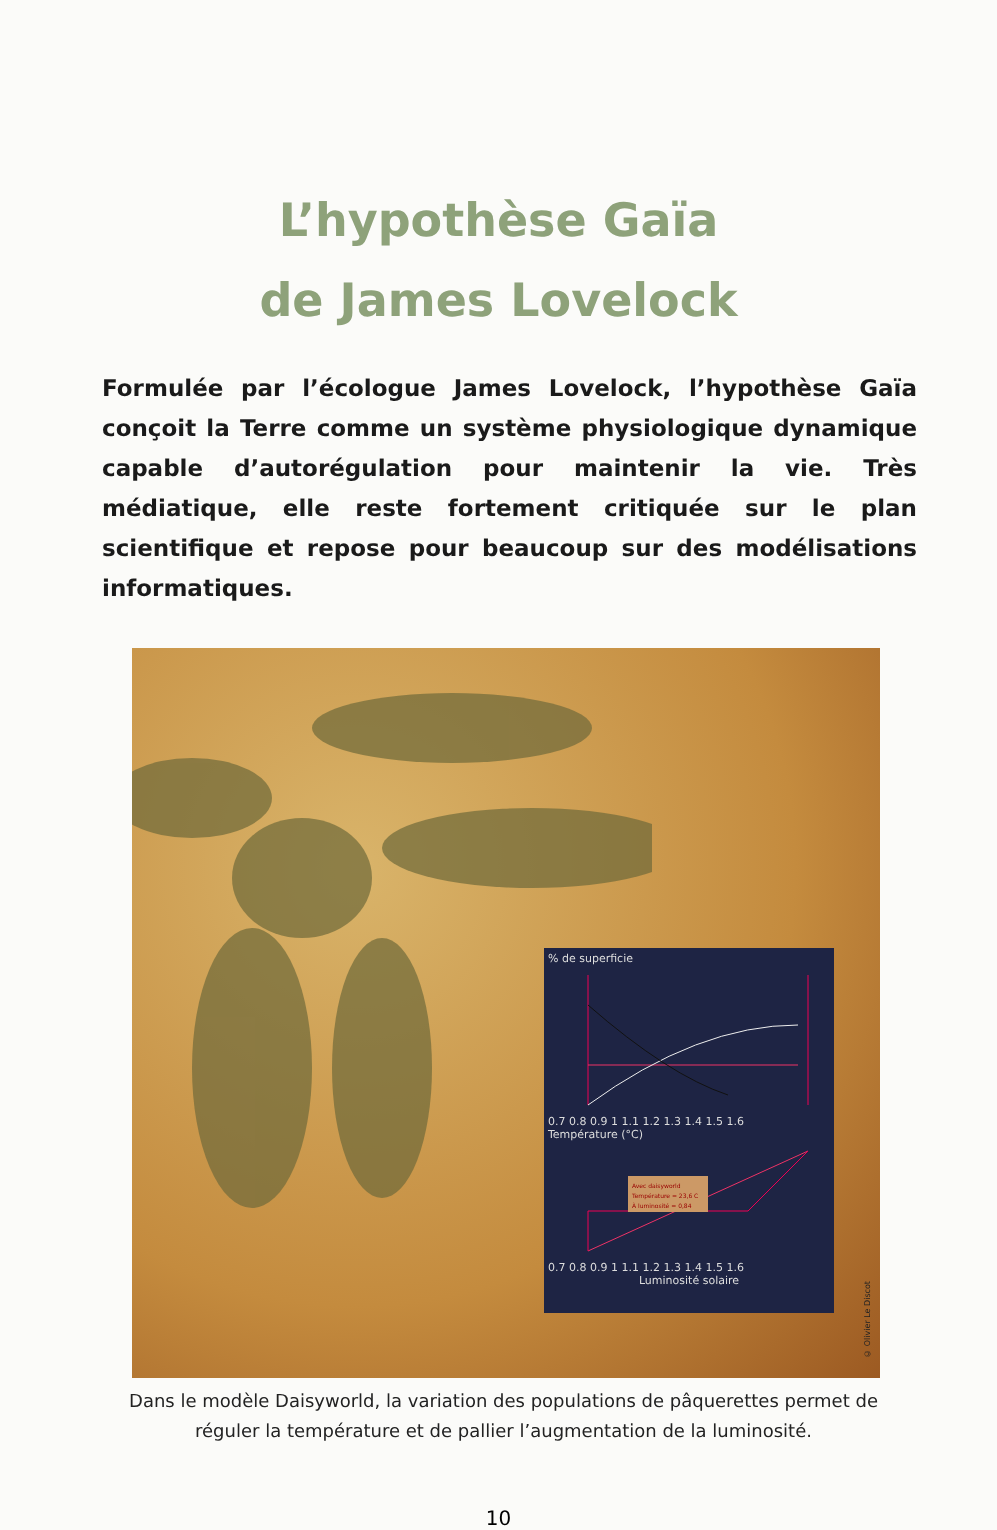L’hypothèse Gaïa
de James Lovelock
Formulée par l’écologue James Lovelock, l’hypothèse Gaïa conçoit la Terre comme un système physiologique dynamique capable d’autorégulation pour maintenir la vie. Très médiatique, elle reste fortement critiquée sur le plan scientifique et repose pour beaucoup sur des modélisations informatiques.
% de superficie
0.7 0.8 0.9 1 1.1 1.2 1.3 1.4 1.5 1.6
Température (°C)
Avec daisyworld
Température = 23,6 C
À luminosité = 0,84
0.7 0.8 0.9 1 1.1 1.2 1.3 1.4 1.5 1.6
Luminosité solaire
© Olivier Le Discot
Dans le modèle Daisyworld, la variation des populations de pâquerettes permet de réguler la température et de pallier l’augmentation de la luminosité.
10